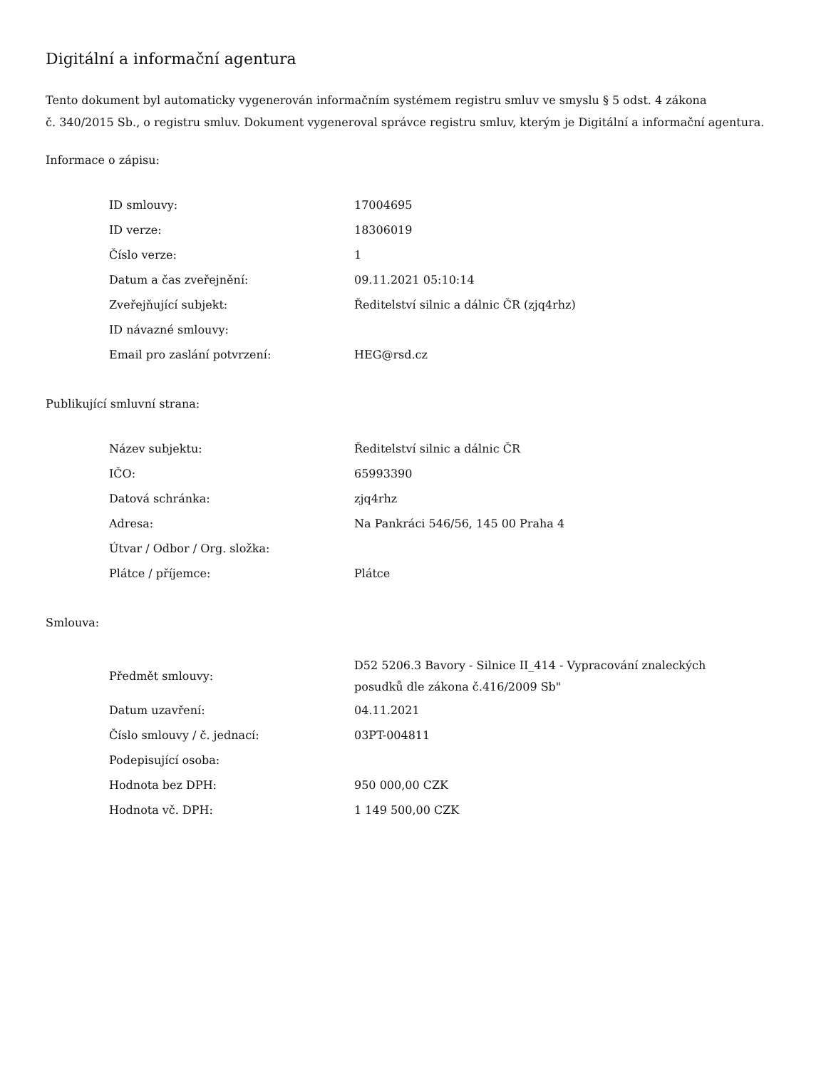Digitální a informační agentura
Tento dokument byl automaticky vygenerován informačním systémem registru smluv ve smyslu § 5 odst. 4 zákona
č. 340/2015 Sb., o registru smluv. Dokument vygeneroval správce registru smluv, kterým je Digitální a informační agentura.
Informace o zápisu:
| ID smlouvy: | 17004695 |
| ID verze: | 18306019 |
| Číslo verze: | 1 |
| Datum a čas zveřejnění: | 09.11.2021 05:10:14 |
| Zveřejňující subjekt: | Ředitelství silnic a dálnic ČR (zjq4rhz) |
| ID návazné smlouvy: | |
| Email pro zaslání potvrzení: | HEG@rsd.cz |
Publikující smluvní strana:
| Název subjektu: | Ředitelství silnic a dálnic ČR |
| IČO: | 65993390 |
| Datová schránka: | zjq4rhz |
| Adresa: | Na Pankráci 546/56, 145 00 Praha 4 |
| Útvar / Odbor / Org. složka: | |
| Plátce / příjemce: | Plátce |
Smlouva:
| Předmět smlouvy: | D52 5206.3 Bavory - Silnice II_414 - Vypracování znaleckých posudků dle zákona č.416/2009 Sb" |
| Datum uzavření: | 04.11.2021 |
| Číslo smlouvy / č. jednací: | 03PT-004811 |
| Podepisující osoba: | |
| Hodnota bez DPH: | 950 000,00 CZK |
| Hodnota vč. DPH: | 1 149 500,00 CZK |